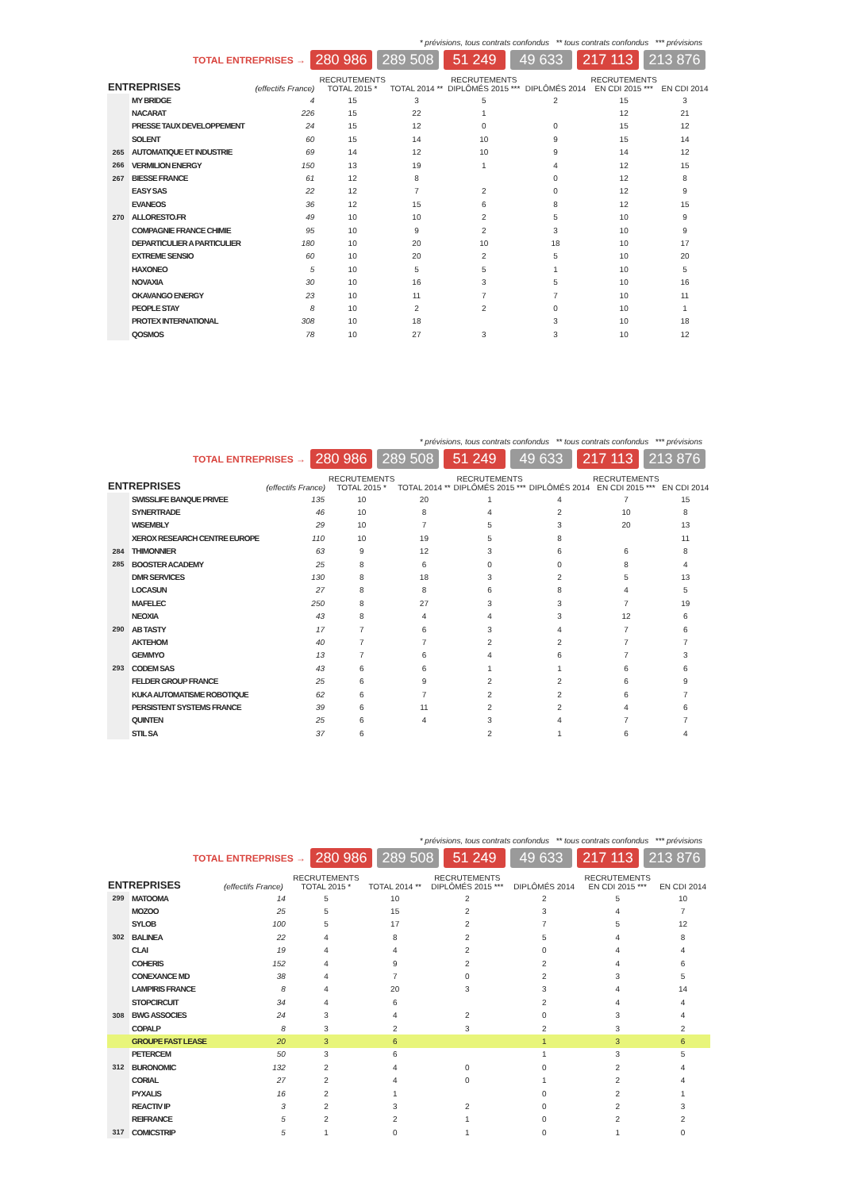* prévisions, tous contrats confondus ** tous contrats confondus *** prévisions
TOTAL ENTREPRISES → 280 986 289 508 51 249 49 633 217 113 213 876
| ENTREPRISES | | (effectifs France) | RECRUTEMENTS TOTAL 2015 * | TOTAL 2014 ** | RECRUTEMENTS DIPLÔMÉS 2015 *** | DIPLÔMÉS 2014 | RECRUTEMENTS EN CDI 2015 *** | EN CDI 2014 |
| --- | --- | --- | --- | --- | --- | --- | --- | --- |
| | MY BRIDGE | 4 | 15 | 3 | 5 | 2 | 15 | 3 |
| | NACARAT | 226 | 15 | 22 | 1 | | 12 | 21 |
| | PRESSE TAUX DEVELOPPEMENT | 24 | 15 | 12 | 0 | 0 | 15 | 12 |
| | SOLENT | 60 | 15 | 14 | 10 | 9 | 15 | 14 |
| 265 | AUTOMATIQUE ET INDUSTRIE | 69 | 14 | 12 | 10 | 9 | 14 | 12 |
| 266 | VERMILION ENERGY | 150 | 13 | 19 | 1 | 4 | 12 | 15 |
| 267 | BIESSE FRANCE | 61 | 12 | 8 | | 0 | 12 | 8 |
| | EASY SAS | 22 | 12 | 7 | 2 | 0 | 12 | 9 |
| | EVANEOS | 36 | 12 | 15 | 6 | 8 | 12 | 15 |
| 270 | ALLORESTO.FR | 49 | 10 | 10 | 2 | 5 | 10 | 9 |
| | COMPAGNIE FRANCE CHIMIE | 95 | 10 | 9 | 2 | 3 | 10 | 9 |
| | DEPARTICULIER A PARTICULIER | 180 | 10 | 20 | 10 | 18 | 10 | 17 |
| | EXTREME SENSIO | 60 | 10 | 20 | 2 | 5 | 10 | 20 |
| | HAXONEO | 5 | 10 | 5 | 5 | 1 | 10 | 5 |
| | NOVAXIA | 30 | 10 | 16 | 3 | 5 | 10 | 16 |
| | OKAVANGO ENERGY | 23 | 10 | 11 | 7 | 7 | 10 | 11 |
| | PEOPLE STAY | 8 | 10 | 2 | 2 | 0 | 10 | 1 |
| | PROTEX INTERNATIONAL | 308 | 10 | 18 | | 3 | 10 | 18 |
| | QOSMOS | 78 | 10 | 27 | 3 | 3 | 10 | 12 |
* prévisions, tous contrats confondus ** tous contrats confondus *** prévisions
TOTAL ENTREPRISES → 280 986 289 508 51 249 49 633 217 113 213 876
| ENTREPRISES | | (effectifs France) | RECRUTEMENTS TOTAL 2015 * | TOTAL 2014 ** | RECRUTEMENTS DIPLÔMÉS 2015 *** | DIPLÔMÉS 2014 | RECRUTEMENTS EN CDI 2015 *** | EN CDI 2014 |
| --- | --- | --- | --- | --- | --- | --- | --- | --- |
| | SWISSLIFE BANQUE PRIVEE | 135 | 10 | 20 | 1 | 4 | 7 | 15 |
| | SYNERTRADE | 46 | 10 | 8 | 4 | 2 | 10 | 8 |
| | WISEMBLY | 29 | 10 | 7 | 5 | 3 | 20 | 13 |
| | XEROX RESEARCH CENTRE EUROPE | 110 | 10 | 19 | 5 | 8 | | 11 |
| 284 | THIMONNIER | 63 | 9 | 12 | 3 | 6 | 6 | 8 |
| 285 | BOOSTER ACADEMY | 25 | 8 | 6 | 0 | 0 | 8 | 4 |
| | DMR SERVICES | 130 | 8 | 18 | 3 | 2 | 5 | 13 |
| | LOCASUN | 27 | 8 | 8 | 6 | 8 | 4 | 5 |
| | MAFELEC | 250 | 8 | 27 | 3 | 3 | 7 | 19 |
| | NEOXIA | 43 | 8 | 4 | 4 | 3 | 12 | 6 |
| 290 | AB TASTY | 17 | 7 | 6 | 3 | 4 | 7 | 6 |
| | AKTEHOM | 40 | 7 | 7 | 2 | 2 | 7 | 7 |
| | GEMMYO | 13 | 7 | 6 | 4 | 6 | 7 | 3 |
| 293 | CODEM SAS | 43 | 6 | 6 | 1 | 1 | 6 | 6 |
| | FELDER GROUP FRANCE | 25 | 6 | 9 | 2 | 2 | 6 | 9 |
| | KUKA AUTOMATISME ROBOTIQUE | 62 | 6 | 7 | 2 | 2 | 6 | 7 |
| | PERSISTENT SYSTEMS FRANCE | 39 | 6 | 11 | 2 | 2 | 4 | 6 |
| | QUINTEN | 25 | 6 | 4 | 3 | 4 | 7 | 7 |
| | STIL SA | 37 | 6 | | 2 | 1 | 6 | 4 |
* prévisions, tous contrats confondus ** tous contrats confondus *** prévisions
TOTAL ENTREPRISES → 280 986 289 508 51 249 49 633 217 113 213 876
| ENTREPRISES | | (effectifs France) | RECRUTEMENTS TOTAL 2015 * | TOTAL 2014 ** | RECRUTEMENTS DIPLÔMÉS 2015 *** | DIPLÔMÉS 2014 | RECRUTEMENTS EN CDI 2015 *** | EN CDI 2014 |
| --- | --- | --- | --- | --- | --- | --- | --- | --- |
| 299 | MATOOMA | 14 | 5 | 10 | 2 | 2 | 5 | 10 |
| | MOZOO | 25 | 5 | 15 | 2 | 3 | 4 | 7 |
| | SYLOB | 100 | 5 | 17 | 2 | 7 | 5 | 12 |
| 302 | BALINEA | 22 | 4 | 8 | 2 | 5 | 4 | 8 |
| | CLAI | 19 | 4 | 4 | 2 | 0 | 4 | 4 |
| | COHERIS | 152 | 4 | 9 | 2 | 2 | 4 | 6 |
| | CONEXANCE MD | 38 | 4 | 7 | 0 | 2 | 3 | 5 |
| | LAMPIRIS FRANCE | 8 | 4 | 20 | 3 | 3 | 4 | 14 |
| | STOPCIRCUIT | 34 | 4 | 6 | | 2 | 4 | 4 |
| 308 | BWG ASSOCIES | 24 | 3 | 4 | 2 | 0 | 3 | 4 |
| | COPALP | 8 | 3 | 2 | 3 | 2 | 3 | 2 |
| | GROUPE FAST LEASE | 20 | 3 | 6 | | 1 | 3 | 6 |
| | PETERCEM | 50 | 3 | 6 | | 1 | 3 | 5 |
| 312 | BURONOMIC | 132 | 2 | 4 | 0 | 0 | 2 | 4 |
| | CORIAL | 27 | 2 | 4 | 0 | 1 | 2 | 4 |
| | PYXALIS | 16 | 2 | 1 | | 0 | 2 | 1 |
| | REACTIV IP | 3 | 2 | 3 | 2 | 0 | 2 | 3 |
| | REIFRANCE | 5 | 2 | 2 | 1 | 0 | 2 | 2 |
| 317 | COMICSTRIP | 5 | 1 | 0 | 1 | 0 | 1 | 0 |